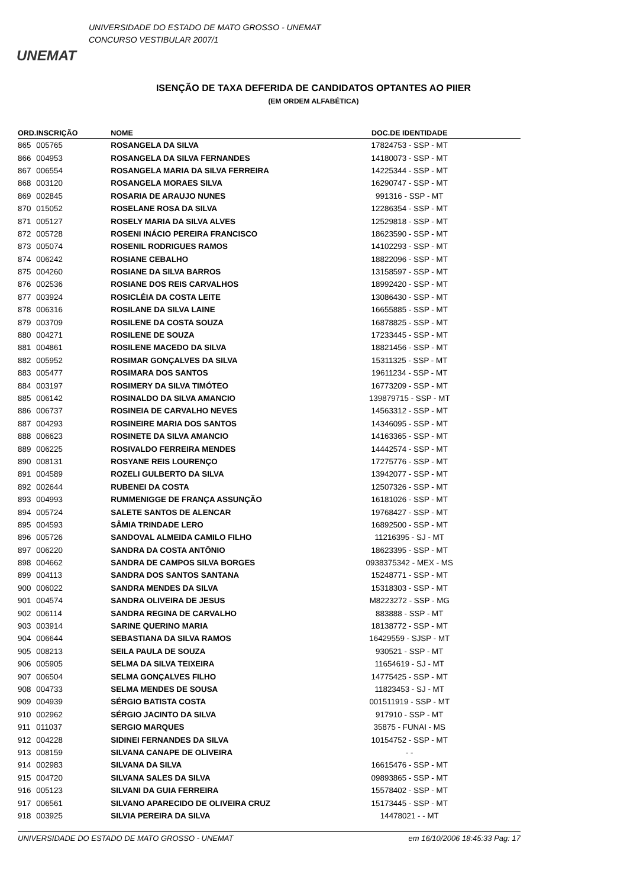UNEMAT
UNIVERSIDADE DO ESTADO DE MATO GROSSO - UNEMAT
CONCURSO VESTIBULAR 2007/1
ISENÇÃO DE TAXA DEFERIDA DE CANDIDATOS OPTANTES AO PIIER
(EM ORDEM ALFABÉTICA)
| ORD. | INSCRIÇÃO | NOME | DOC.DE IDENTIDADE | |
| --- | --- | --- | --- | --- |
| 865 | 005765 | ROSANGELA DA SILVA | 17824753 - SSP - MT | |
| 866 | 004953 | ROSANGELA DA SILVA FERNANDES | 14180073 - SSP - MT | |
| 867 | 006554 | ROSANGELA MARIA DA SILVA FERREIRA | 14225344 - SSP - MT | |
| 868 | 003120 | ROSANGELA MORAES SILVA | 16290747 - SSP - MT | |
| 869 | 002845 | ROSARIA DE ARAUJO NUNES | 991316 - SSP - MT | |
| 870 | 015052 | ROSELANE ROSA DA SILVA | 12286354 - SSP - MT | |
| 871 | 005127 | ROSELY MARIA DA SILVA ALVES | 12529818 - SSP - MT | |
| 872 | 005728 | ROSENI INÁCIO PEREIRA FRANCISCO | 18623590 - SSP - MT | |
| 873 | 005074 | ROSENIL RODRIGUES RAMOS | 14102293 - SSP - MT | |
| 874 | 006242 | ROSIANE CEBALHO | 18822096 - SSP - MT | |
| 875 | 004260 | ROSIANE DA SILVA BARROS | 13158597 - SSP - MT | |
| 876 | 002536 | ROSIANE DOS REIS CARVALHOS | 18992420 - SSP - MT | |
| 877 | 003924 | ROSICLÉIA DA COSTA LEITE | 13086430 - SSP - MT | |
| 878 | 006316 | ROSILANE DA SILVA LAINE | 16655885 - SSP - MT | |
| 879 | 003709 | ROSILENE DA COSTA SOUZA | 16878825 - SSP - MT | |
| 880 | 004271 | ROSILENE DE SOUZA | 17233445 - SSP - MT | |
| 881 | 004861 | ROSILENE MACEDO DA SILVA | 18821456 - SSP - MT | |
| 882 | 005952 | ROSIMAR GONÇALVES DA SILVA | 15311325 - SSP - MT | |
| 883 | 005477 | ROSIMARA DOS SANTOS | 19611234 - SSP - MT | |
| 884 | 003197 | ROSIMERY DA SILVA TIMÓTEO | 16773209 - SSP - MT | |
| 885 | 006142 | ROSINALDO DA SILVA AMANCIO | 139879715 - SSP - MT | |
| 886 | 006737 | ROSINEIA DE CARVALHO NEVES | 14563312 - SSP - MT | |
| 887 | 004293 | ROSINEIRE MARIA DOS SANTOS | 14346095 - SSP - MT | |
| 888 | 006623 | ROSINETE DA SILVA AMANCIO | 14163365 - SSP - MT | |
| 889 | 006225 | ROSIVALDO FERREIRA MENDES | 14442574 - SSP - MT | |
| 890 | 008131 | ROSYANE REIS LOURENÇO | 17275776 - SSP - MT | |
| 891 | 004589 | ROZELI GULBERTO DA SILVA | 13942077 - SSP - MT | |
| 892 | 002644 | RUBENEI DA COSTA | 12507326 - SSP - MT | |
| 893 | 004993 | RUMMENIGGE DE FRANÇA ASSUNÇÃO | 16181026 - SSP - MT | |
| 894 | 005724 | SALETE SANTOS DE ALENCAR | 19768427 - SSP - MT | |
| 895 | 004593 | SÂMIA TRINDADE LERO | 16892500 - SSP - MT | |
| 896 | 005726 | SANDOVAL ALMEIDA CAMILO FILHO | 11216395 - SJ - MT | |
| 897 | 006220 | SANDRA DA COSTA ANTÔNIO | 18623395 - SSP - MT | |
| 898 | 004662 | SANDRA DE CAMPOS SILVA BORGES | 0938375342 - MEX - MS | |
| 899 | 004113 | SANDRA DOS SANTOS SANTANA | 15248771 - SSP - MT | |
| 900 | 006022 | SANDRA MENDES DA SILVA | 15318303 - SSP - MT | |
| 901 | 004574 | SANDRA OLIVEIRA DE JESUS | M8223272 - SSP - MG | |
| 902 | 006114 | SANDRA REGINA DE CARVALHO | 883888 - SSP - MT | |
| 903 | 003914 | SARINE QUERINO MARIA | 18138772 - SSP - MT | |
| 904 | 006644 | SEBASTIANA DA SILVA RAMOS | 16429559 - SJSP - MT | |
| 905 | 008213 | SEILA PAULA DE SOUZA | 930521 - SSP - MT | |
| 906 | 005905 | SELMA DA SILVA TEIXEIRA | 11654619 - SJ - MT | |
| 907 | 006504 | SELMA GONÇALVES FILHO | 14775425 - SSP - MT | |
| 908 | 004733 | SELMA MENDES DE SOUSA | 11823453 - SJ - MT | |
| 909 | 004939 | SÉRGIO BATISTA COSTA | 001511919 - SSP - MT | |
| 910 | 002962 | SÉRGIO JACINTO DA SILVA | 917910 - SSP - MT | |
| 911 | 011037 | SERGIO MARQUES | 35875 - FUNAI - MS | |
| 912 | 004228 | SIDINEI FERNANDES DA SILVA | 10154752 - SSP - MT | |
| 913 | 008159 | SILVANA CANAPE DE OLIVEIRA | - - | |
| 914 | 002983 | SILVANA DA SILVA | 16615476 - SSP - MT | |
| 915 | 004720 | SILVANA SALES DA SILVA | 09893865 - SSP - MT | |
| 916 | 005123 | SILVANI DA GUIA FERREIRA | 15578402 - SSP - MT | |
| 917 | 006561 | SILVANO APARECIDO DE OLIVEIRA CRUZ | 15173445 - SSP - MT | |
| 918 | 003925 | SILVIA PEREIRA DA SILVA | 14478021 - - MT | |
UNIVERSIDADE DO ESTADO DE MATO GROSSO - UNEMAT em 16/10/2006 18:45:33 Pag: 17